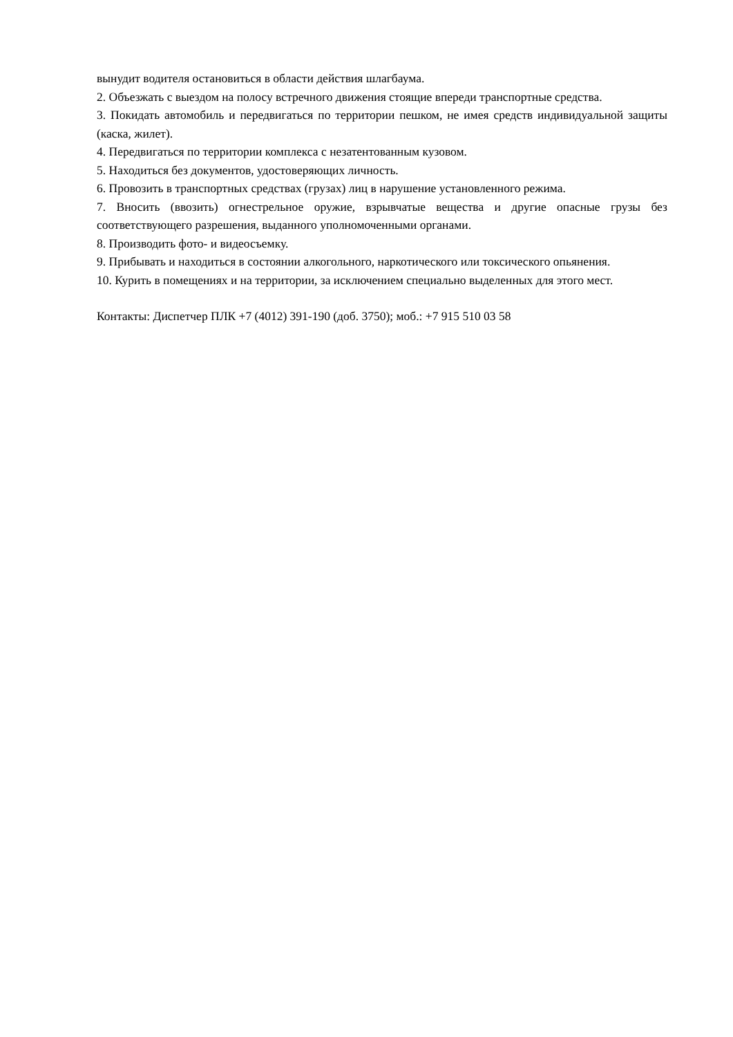вынудит водителя остановиться в области действия шлагбаума.
2. Объезжать с выездом на полосу встречного движения стоящие впереди транспортные средства.
3. Покидать автомобиль и передвигаться по территории пешком, не имея средств индивидуальной защиты (каска, жилет).
4. Передвигаться по территории комплекса с незатентованным кузовом.
5. Находиться без документов, удостоверяющих личность.
6. Провозить в транспортных средствах (грузах) лиц в нарушение установленного режима.
7. Вносить (ввозить) огнестрельное оружие, взрывчатые вещества и другие опасные грузы без соответствующего разрешения, выданного уполномоченными органами.
8. Производить фото- и видеосъемку.
9. Прибывать и находиться в состоянии алкогольного, наркотического или токсического опьянения.
10. Курить в помещениях и на территории, за исключением специально выделенных для этого мест.
Контакты: Диспетчер ПЛК +7 (4012) 391-190 (доб. 3750); моб.: +7 915 510 03 58